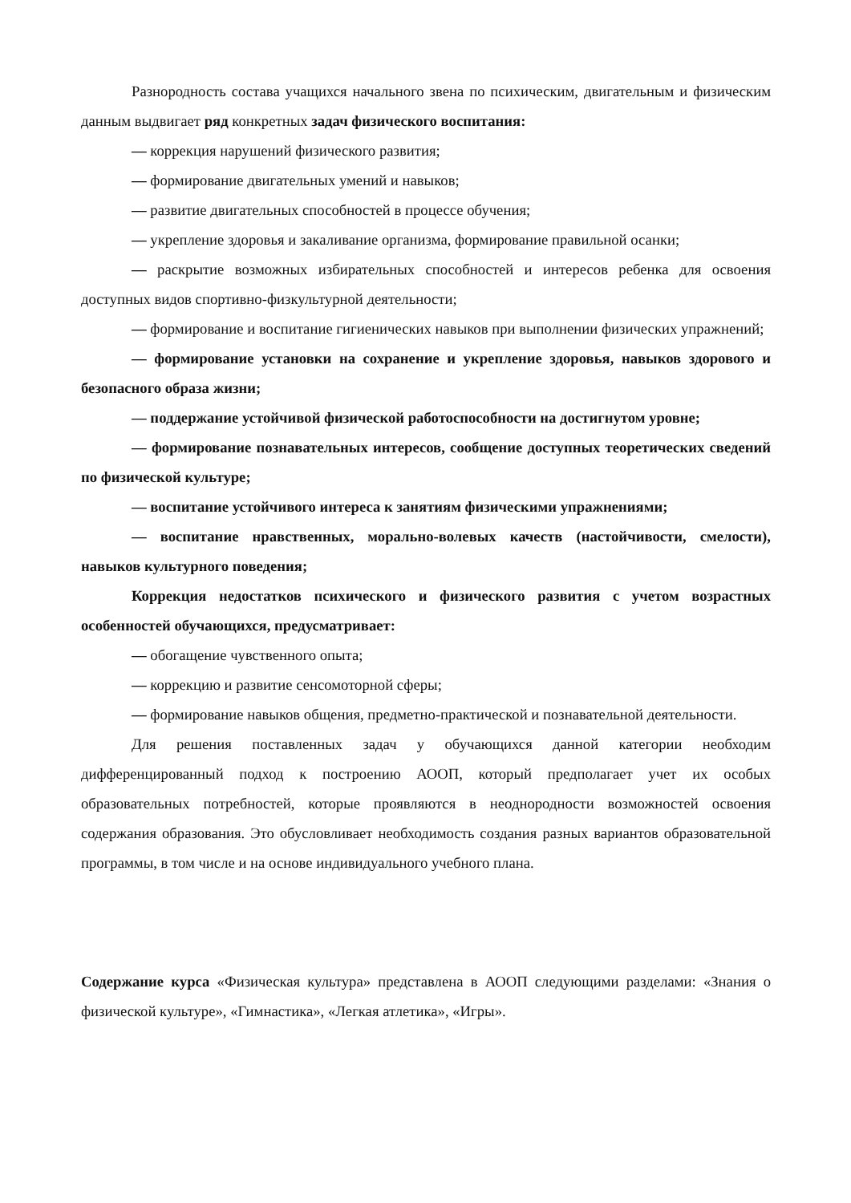Разнородность состава учащихся начального звена по психическим, двигательным и физическим данным выдвигает ряд конкретных задач физического воспитания:
— коррекция нарушений физического развития;
— формирование двигательных умений и навыков;
— развитие двигательных способностей в процессе обучения;
— укрепление здоровья и закаливание организма, формирование правильной осанки;
— раскрытие возможных избирательных способностей и интересов ребенка для освоения доступных видов спортивно-физкультурной деятельности;
— формирование и воспитание гигиенических навыков при выполнении физических упражнений;
— формирование установки на сохранение и укрепление здоровья, навыков здорового и безопасного образа жизни;
— поддержание устойчивой физической работоспособности на достигнутом уровне;
— формирование познавательных интересов, сообщение доступных теоретических сведений по физической культуре;
— воспитание устойчивого интереса к занятиям физическими упражнениями;
— воспитание нравственных, морально-волевых качеств (настойчивости, смелости), навыков культурного поведения;
Коррекция недостатков психического и физического развития с учетом возрастных особенностей обучающихся, предусматривает:
— обогащение чувственного опыта;
— коррекцию и развитие сенсомоторной сферы;
— формирование навыков общения, предметно-практической и познавательной деятельности.
Для решения поставленных задач у обучающихся данной категории необходим дифференцированный подход к построению АООП, который предполагает учет их особых образовательных потребностей, которые проявляются в неоднородности возможностей освоения содержания образования. Это обусловливает необходимость создания разных вариантов образовательной программы, в том числе и на основе индивидуального учебного плана.
Содержание курса «Физическая культура» представлена в АООП следующими разделами: «Знания о физической культуре», «Гимнастика», «Легкая атлетика», «Игры».